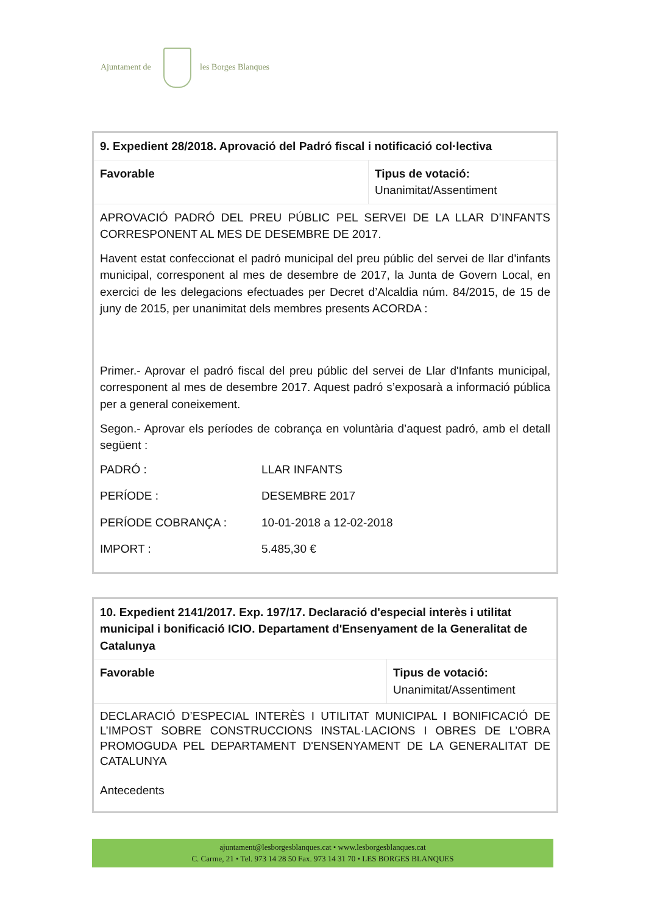Ajuntament de les Borges Blanques
| 9. Expedient 28/2018. Aprovació del Padró fiscal i notificació col·lectiva | |
| Favorable | Tipus de votació: Unanimitat/Assentiment |
| APROVACIÓ PADRÓ DEL PREU PÚBLIC PEL SERVEI DE LA LLAR D’INFANTS CORRESPONENT AL MES DE DESEMBRE DE 2017. Havent estat confeccionat el padró municipal del preu públic del servei de llar d'infants municipal, corresponent al mes de desembre de 2017, la Junta de Govern Local, en exercici de les delegacions efectuades per Decret d’Alcaldia núm. 84/2015, de 15 de juny de 2015, per unanimitat dels membres presents ACORDA : Primer.- Aprovar el padró fiscal del preu públic del servei de Llar d'Infants municipal, corresponent al mes de desembre 2017. Aquest padró s’exposarà a informació pública per a general coneixement. Segon.- Aprovar els períodes de cobrança en voluntària d’aquest padró, amb el detall següent : PADRÓ : LLAR INFANTS PERÍODE : DESEMBRE 2017 PERÍODE COBRANÇA : 10-01-2018 a 12-02-2018 IMPORT : 5.485,30 € | |
| 10. Expedient 2141/2017. Exp. 197/17. Declaració d'especial interès i utilitat municipal i bonificació ICIO. Departament d'Ensenyament de la Generalitat de Catalunya | |
| Favorable | Tipus de votació: Unanimitat/Assentiment |
| DECLARACIÓ D’ESPECIAL INTERÈS I UTILITAT MUNICIPAL I BONIFICACIÓ DE L’IMPOST SOBRE CONSTRUCCIONS INSTAL·LACIONS I OBRES DE L’OBRA PROMOGUDA PEL DEPARTAMENT D'ENSENYAMENT DE LA GENERALITAT DE CATALUNYA Antecedents | |
ajuntament@lesborgesblanques.cat • www.lesborgesblanques.cat
C. Carme, 21 • Tel. 973 14 28 50 Fax. 973 14 31 70 • LES BORGES BLANQUES